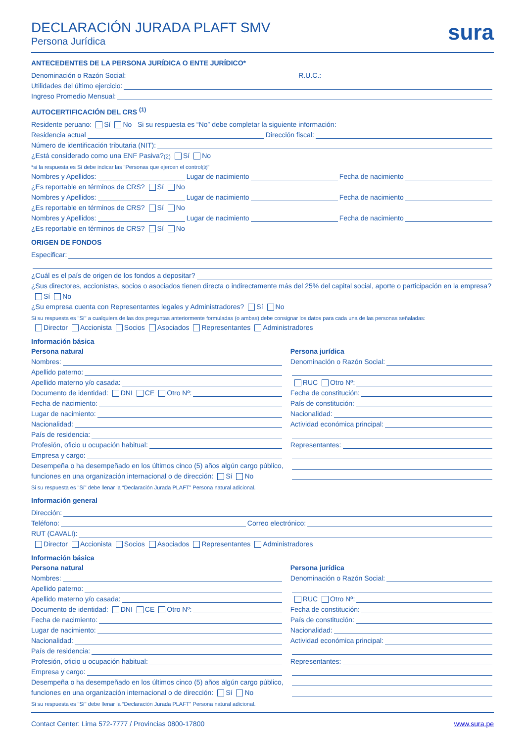DECLARACIÓN JURADA PLAFT SMV
Persona Jurídica
sura
ANTECEDENTES DE LA PERSONA JURÍDICA O ENTE JURÍDICO*
Denominación o Razón Social: R.U.C.:
Utilidades del último ejercicio:
Ingreso Promedio Mensual:
AUTOCERTIFICACIÓN DEL CRS <sup>(1)</sup>
Residente peruano: Sí No Si su respuesta es “No” debe completar la siguiente información:
Residencia actual Dirección fiscal:
Número de identificación tributaria (NIT):
¿Está considerado como una ENF Pasiva? <sup>(2)</sup> Sí No
*si la respuesta es Sí debe indicar las "Personas que ejercen el control <sup>(3)</sup>"
Nombres y Apellidos: Lugar de nacimiento Fecha de nacimiento
¿Es reportable en términos de CRS? Sí No
Nombres y Apellidos: Lugar de nacimiento Fecha de nacimiento
¿Es reportable en términos de CRS? Sí No
Nombres y Apellidos: Lugar de nacimiento Fecha de nacimiento
¿Es reportable en términos de CRS? Sí No
ORIGEN DE FONDOS
Especificar:
¿Cuál es el país de origen de los fondos a depositar?
¿Sus directores, accionistas, socios o asociados tienen directa o indirectamente más del 25% del capital social, aporte o participación en la empresa?
Sí No
¿Su empresa cuenta con Representantes legales y Administradores? Sí No
Si su respuesta es "Sí" a cualquiera de las dos preguntas anteriormente formuladas (o ambas) debe consignar los datos para cada una de las personas señaladas:
Director Accionista Socios Asociados Representantes Administradores
Información básica
Persona natural
Nombres:
Apellido paterno:
Apellido materno y/o casada:
Documento de identidad: DNI CE Otro Nº:
Fecha de nacimiento:
Lugar de nacimiento:
Nacionalidad:
País de residencia:
Profesión, oficio u ocupación habitual:
Empresa y cargo:
Desempeña o ha desempeñado en los últimos cinco (5) años algún cargo público,
funciones en una organización internacional o de dirección: Sí No
Persona jurídica
Denominación o Razón Social:
RUC Otro Nº:
Fecha de constitución:
País de constitución:
Nacionalidad:
Actividad económica principal:
Representantes:
Si su respuesta es "Sí" debe llenar la “Declaración Jurada PLAFT” Persona natural adicional.
Información general
Dirección:
Teléfono: Correo electrónico:
RUT (CAVALI):
Director Accionista Socios Asociados Representantes Administradores
Información básica
Persona natural
Nombres:
Apellido paterno:
Apellido materno y/o casada:
Documento de identidad: DNI CE Otro Nº:
Fecha de nacimiento:
Lugar de nacimiento:
Nacionalidad:
País de residencia:
Profesión, oficio u ocupación habitual:
Empresa y cargo:
Desempeña o ha desempeñado en los últimos cinco (5) años algún cargo público,
funciones en una organización internacional o de dirección: Sí No
Persona jurídica
Denominación o Razón Social:
RUC Otro Nº:
Fecha de constitución:
País de constitución:
Nacionalidad:
Actividad económica principal:
Representantes:
Si su respuesta es "Sí" debe llenar la “Declaración Jurada PLAFT” Persona natural adicional.
Contact Center: Lima 572-7777 / Provincias 0800-17800 www.sura.pe